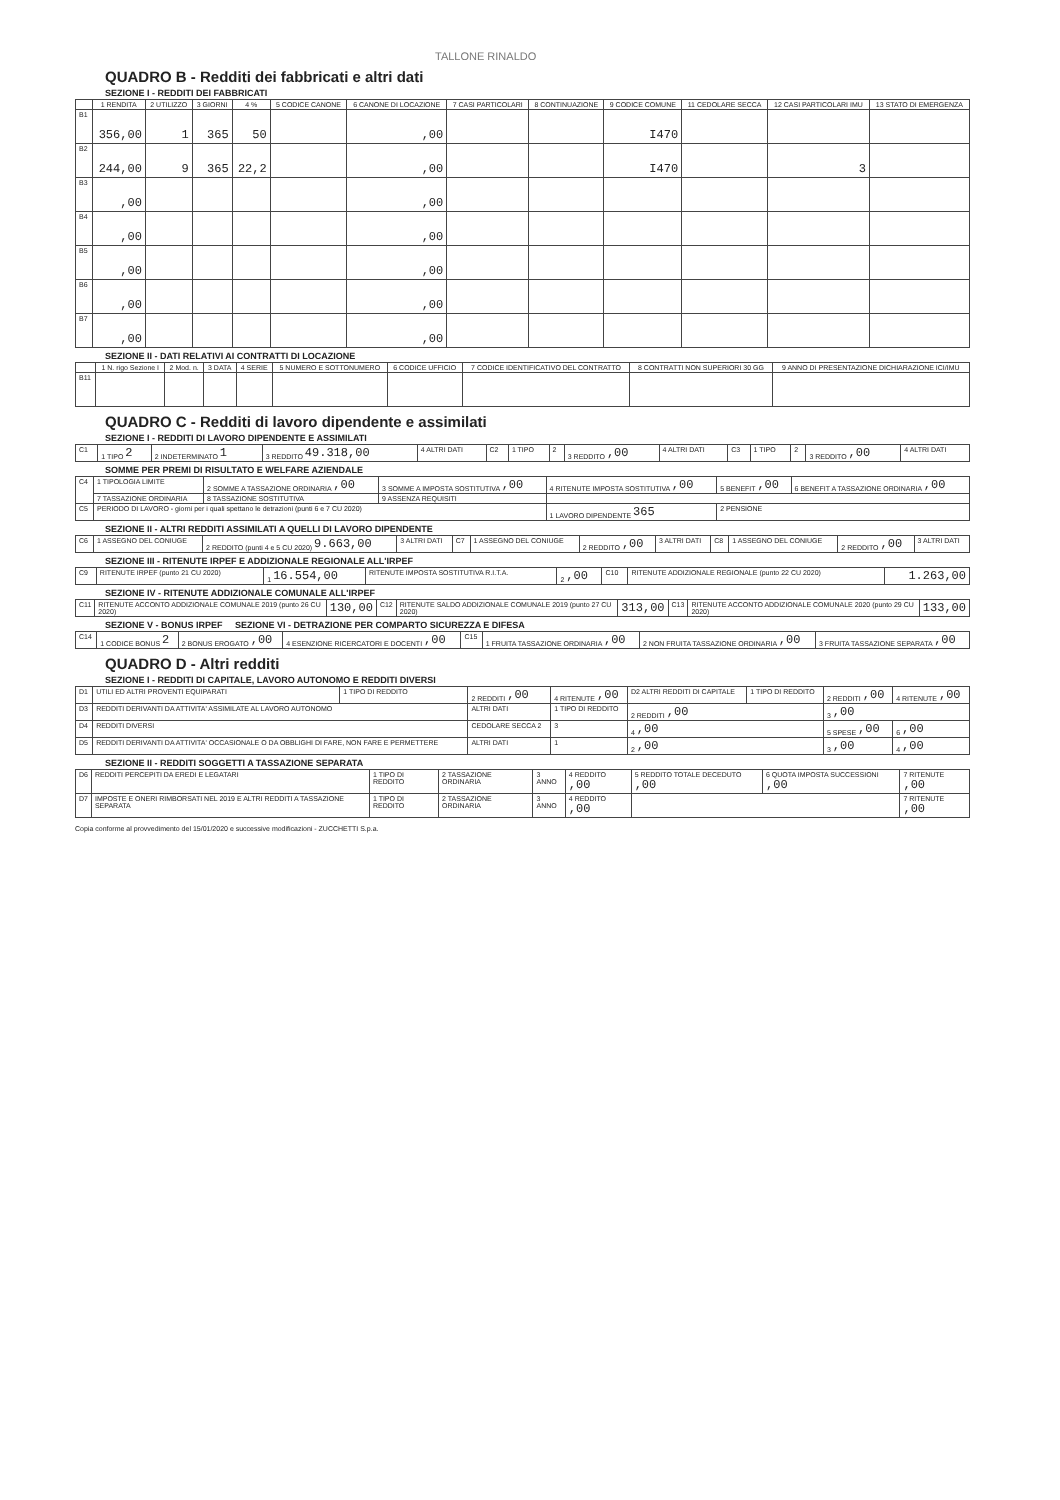TALLONE RINALDO
QUADRO B - Redditi dei fabbricati e altri dati
SEZIONE I - REDDITI DEI FABBRICATI
| | 1 RENDITA | 2 UTILIZZO | 3 GIORNI | 4 % | 5 CODICE CANONE | 6 CANONE DI LOCAZIONE | 7 CASI PARTICOLARI | 8 CONTINUAZIONE | 9 CODICE COMUNE | 11 CEDOLARE SECCA | 12 CASI PARTICOLARI IMU | 13 STATO DI EMERGENZA |
| --- | --- | --- | --- | --- | --- | --- | --- | --- | --- | --- | --- | --- |
| B1 | 356,00 | 1 | 365 | 50 | | ,00 | | | I470 | | | |
| B2 | 244,00 | 9 | 365 | 22,2 | | ,00 | | | I470 | | 3 | |
| B3 | ,00 | | | | | ,00 | | | | | | |
| B4 | ,00 | | | | | ,00 | | | | | | |
| B5 | ,00 | | | | | ,00 | | | | | | |
| B6 | ,00 | | | | | ,00 | | | | | | |
| B7 | ,00 | | | | | ,00 | | | | | | |
SEZIONE II - DATI RELATIVI AI CONTRATTI DI LOCAZIONE
| | 1 N. rigo Sezione I | 2 Mod. n. | 3 DATA | 4 SERIE | 5 NUMERO E SOTTONUMERO | 6 CODICE UFFICIO | 7 CODICE IDENTIFICATIVO DEL CONTRATTO | 8 CONTRATTI NON SUPERIORI 30 GG | 9 ANNO DI PRESENTAZIONE DICHIARAZIONE ICI/IMU |
| --- | --- | --- | --- | --- | --- | --- | --- | --- | --- |
| B11 | | | | | | | | | |
QUADRO C - Redditi di lavoro dipendente e assimilati
SEZIONE I - REDDITI DI LAVORO DIPENDENTE E ASSIMILATI
| C1 | 1 TIPO 2 | 2 INDETERMINATO 1 | 3 REDDITO 49.318,00 | 4 ALTRI DATI | C2 | 1 TIPO | 2 | 3 REDDITO ,00 | 4 ALTRI DATI | C3 | 1 TIPO | 2 | 3 REDDITO ,00 | 4 ALTRI DATI |
SOMME PER PREMI DI RISULTATO E WELFARE AZIENDALE
| C4 | 1 TIPOLOGIA LIMITE | 2 SOMME A TASSAZIONE ORDINARIA ,00 | 3 SOMME A IMPOSTA SOSTITUTIVA ,00 | 4 RITENUTE IMPOSTA SOSTITUTIVA ,00 | 5 BENEFIT ,00 | 6 BENEFIT A TASSAZIONE ORDINARIA ,00 |
| | 7 TASSAZIONE ORDINARIA | 8 TASSAZIONE SOSTITUTIVA | 9 ASSENZA REQUISITI | | | |
| C5 | PERIODO DI LAVORO - giorni per i quali spettano le detrazioni (punti 6 e 7 CU 2020) | | | 1 LAVORO DIPENDENTE 365 | 2 PENSIONE | |
SEZIONE II - ALTRI REDDITI ASSIMILATI A QUELLI DI LAVORO DIPENDENTE
| C6 | 1 ASSEGNO DEL CONIUGE | 2 REDDITO (punti 4 e 5 CU 2020) 9.663,00 | 3 ALTRI DATI | C7 | 1 ASSEGNO DEL CONIUGE | 2 REDDITO ,00 | 3 ALTRI DATI | C8 | 1 ASSEGNO DEL CONIUGE | 2 REDDITO ,00 | 3 ALTRI DATI |
SEZIONE III - RITENUTE IRPEF E ADDIZIONALE REGIONALE ALL'IRPEF
| C9 | RITENUTE IRPEF (punto 21 CU 2020) | 1 16.554,00 | RITENUTE IMPOSTA SOSTITUTIVA R.I.T.A. | 2 ,00 | C10 | RITENUTE ADDIZIONALE REGIONALE (punto 22 CU 2020) | 1.263,00 |
SEZIONE IV - RITENUTE ADDIZIONALE COMUNALE ALL'IRPEF
| C11 | RITENUTE ACCONTO ADDIZIONALE COMUNALE 2019 (punto 26 CU 2020) | 130,00 | C12 | RITENUTE SALDO ADDIZIONALE COMUNALE 2019 (punto 27 CU 2020) | 313,00 | C13 | RITENUTE ACCONTO ADDIZIONALE COMUNALE 2020 (punto 29 CU 2020) | 133,00 |
SEZIONE V - BONUS IRPEF SEZIONE VI - DETRAZIONE PER COMPARTO SICUREZZA E DIFESA
| C14 | 1 CODICE BONUS 2 | 2 BONUS EROGATO ,00 | 4 ESENZIONE RICERCATORI E DOCENTI ,00 | C15 | 1 FRUITA TASSAZIONE ORDINARIA ,00 | 2 NON FRUITA TASSAZIONE ORDINARIA ,00 | 3 FRUITA TASSAZIONE SEPARATA ,00 |
QUADRO D - Altri redditi
SEZIONE I - REDDITI DI CAPITALE, LAVORO AUTONOMO E REDDITI DIVERSI
| D1 | UTILI ED ALTRI PROVENTI EQUIPARATI | 1 TIPO DI REDDITO | 2 REDDITI ,00 | 4 RITENUTE ,00 | D2 ALTRI REDDITI DI CAPITALE | 1 TIPO DI REDDITO | 2 REDDITI ,00 | 4 RITENUTE ,00 |
| D3 | REDDITI DERIVANTI DA ATTIVITA' ASSIMILATE AL LAVORO AUTONOMO | | ALTRI DATI | 1 TIPO DI REDDITO | 2 REDDITI ,00 | | 3 ,00 | |
| D4 | REDDITI DIVERSI | | CEDOLARE SECCA 2 | 3 | 4 ,00 | | 5 SPESE ,00 | 6 ,00 |
| D5 | REDDITI DERIVANTI DA ATTIVITA' OCCASIONALE O DA OBBLIGHI DI FARE, NON FARE E PERMETTERE | | ALTRI DATI | 1 | 2 ,00 | | 3 ,00 | 4 ,00 |
SEZIONE II - REDDITI SOGGETTI A TASSAZIONE SEPARATA
| D6 | REDDITI PERCEPITI DA EREDI E LEGATARI | 1 TIPO DI REDDITO | 2 TASSAZIONE ORDINARIA | 3 ANNO | 4 REDDITO ,00 | 5 REDDITO TOTALE DECEDUTO ,00 | 6 QUOTA IMPOSTA SUCCESSIONI ,00 | 7 RITENUTE ,00 |
| D7 | IMPOSTE E ONERI RIMBORSATI NEL 2019 E ALTRI REDDITI A TASSAZIONE SEPARATA | 1 TIPO DI REDDITO | 2 TASSAZIONE ORDINARIA | 3 ANNO | 4 REDDITO ,00 | | | 7 RITENUTE ,00 |
Copia conforme al provvedimento del 15/01/2020 e successive modificazioni - ZUCCHETTI S.p.a.